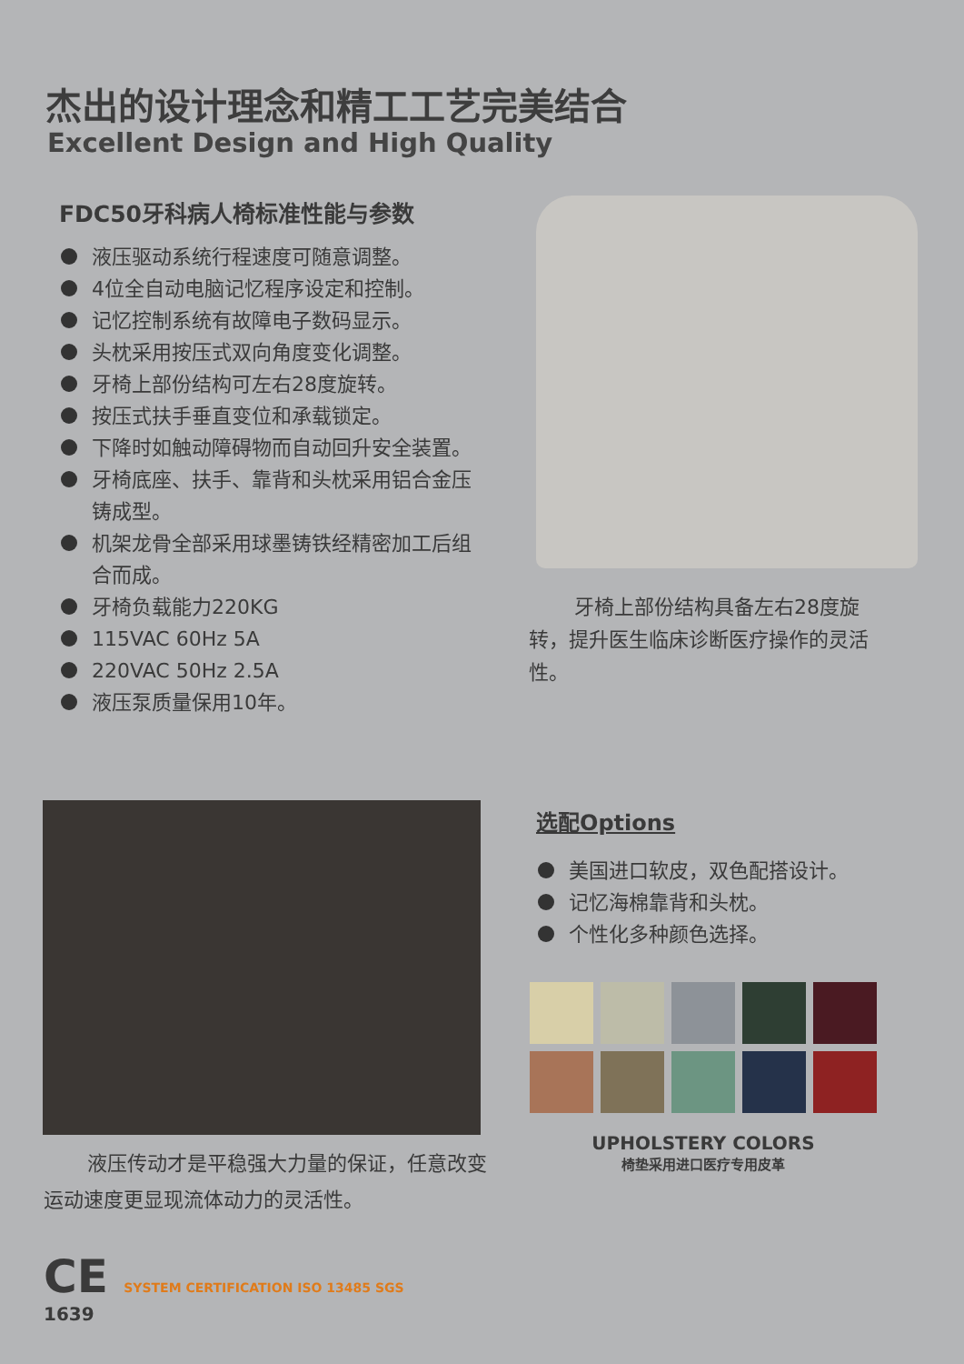杰出的设计理念和精工工艺完美结合
Excellent Design and High Quality
FDC50牙科病人椅标准性能与参数
液压驱动系统行程速度可随意调整。
4位全自动电脑记忆程序设定和控制。
记忆控制系统有故障电子数码显示。
头枕采用按压式双向角度变化调整。
牙椅上部份结构可左右28度旋转。
按压式扶手垂直变位和承载锁定。
下降时如触动障碍物而自动回升安全装置。
牙椅底座、扶手、靠背和头枕采用铝合金压铸成型。
机架龙骨全部采用球墨铸铁经精密加工后组合而成。
牙椅负载能力220KG
115VAC 60Hz 5A
220VAC 50Hz 2.5A
液压泵质量保用10年。
牙椅上部份结构具备左右28度旋转，提升医生临床诊断医疗操作的灵活性。
液压传动才是平稳强大力量的保证，任意改变运动速度更显现流体动力的灵活性。
选配Options
美国进口软皮，双色配搭设计。
记忆海棉靠背和头枕。
个性化多种颜色选择。
UPHOLSTERY COLORS
椅垫采用进口医疗专用皮革
CE SYSTEM CERTIFICATION ISO 13485 SGS
1639